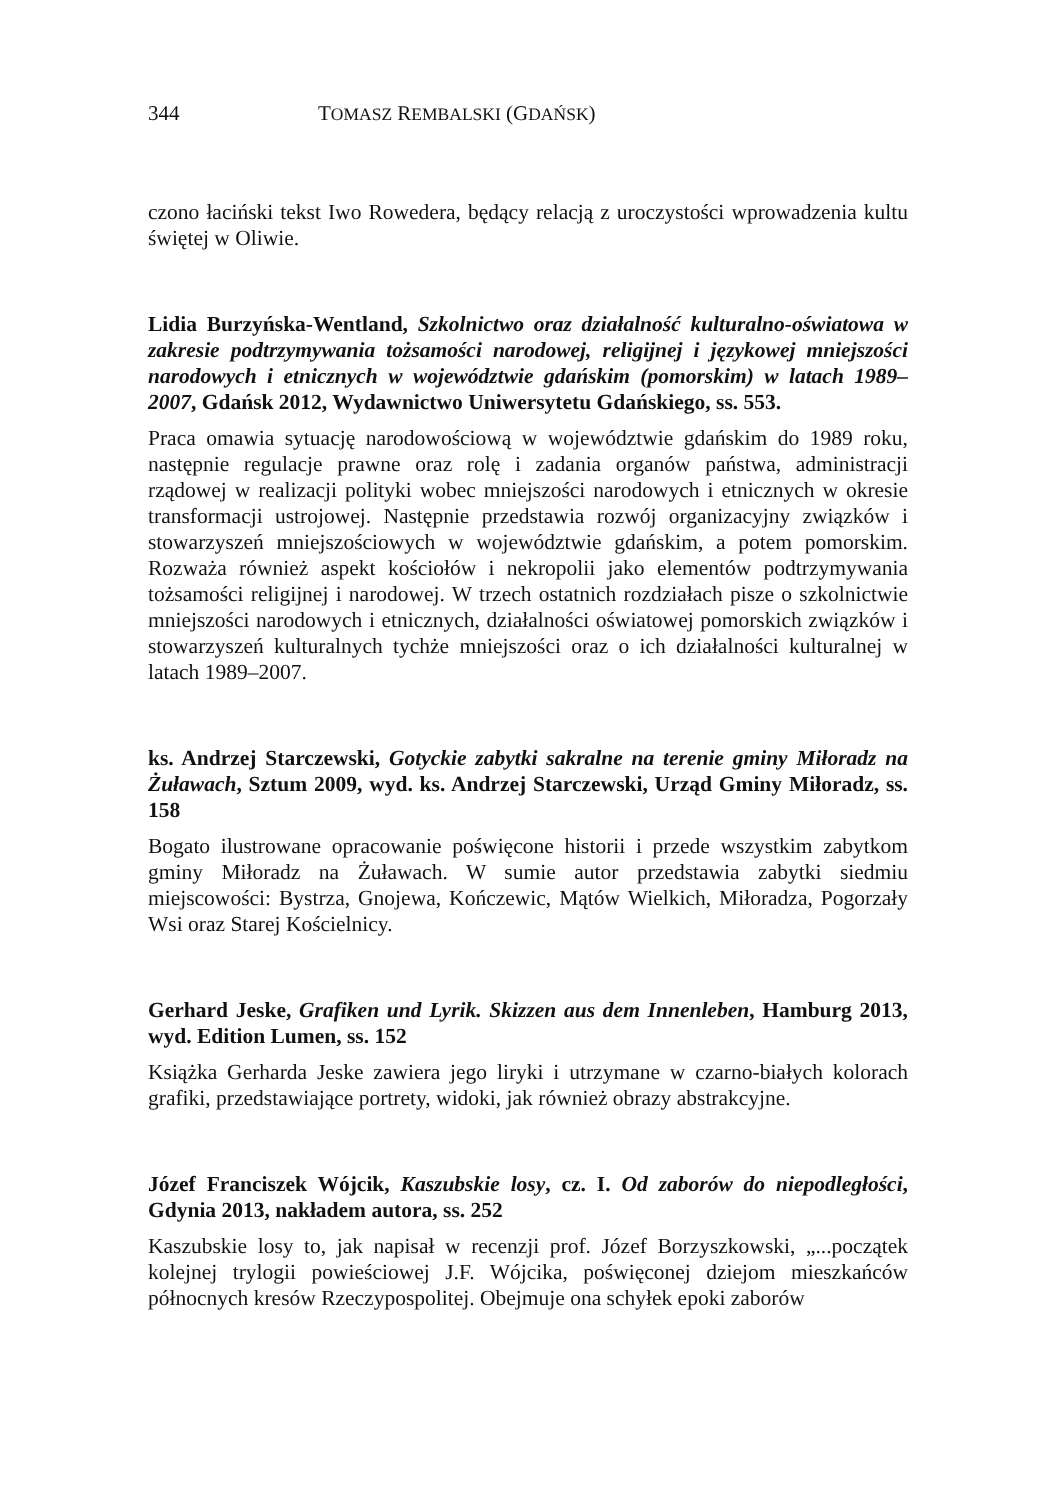344 TOMASZ REMBALSKI (GDAŃSK)
czono łaciński tekst Iwo Rowedera, będący relacją z uroczystości wprowadzenia kultu świętej w Oliwie.
Lidia Burzyńska-Wentland, Szkolnictwo oraz działalność kulturalno-oświatowa w zakresie podtrzymywania tożsamości narodowej, religijnej i językowej mniejszości narodowych i etnicznych w województwie gdańskim (pomorskim) w latach 1989–2007, Gdańsk 2012, Wydawnictwo Uniwersytetu Gdańskiego, ss. 553.
Praca omawia sytuację narodowościową w województwie gdańskim do 1989 roku, następnie regulacje prawne oraz rolę i zadania organów państwa, administracji rządowej w realizacji polityki wobec mniejszości narodowych i etnicznych w okresie transformacji ustrojowej. Następnie przedstawia rozwój organizacyjny związków i stowarzyszeń mniejszościowych w województwie gdańskim, a potem pomorskim. Rozważa również aspekt kościołów i nekropolii jako elementów podtrzymywania tożsamości religijnej i narodowej. W trzech ostatnich rozdziałach pisze o szkolnictwie mniejszości narodowych i etnicznych, działalności oświatowej pomorskich związków i stowarzyszeń kulturalnych tychże mniejszości oraz o ich działalności kulturalnej w latach 1989–2007.
ks. Andrzej Starczewski, Gotyckie zabytki sakralne na terenie gminy Miłoradz na Żuławach, Sztum 2009, wyd. ks. Andrzej Starczewski, Urząd Gminy Miłoradz, ss. 158
Bogato ilustrowane opracowanie poświęcone historii i przede wszystkim zabytkom gminy Miłoradz na Żuławach. W sumie autor przedstawia zabytki siedmiu miejscowości: Bystrza, Gnojewa, Kończewic, Mątów Wielkich, Miłoradza, Pogorzały Wsi oraz Starej Kościelnicy.
Gerhard Jeske, Grafiken und Lyrik. Skizzen aus dem Innenleben, Hamburg 2013, wyd. Edition Lumen, ss. 152
Książka Gerharda Jeske zawiera jego liryki i utrzymane w czarno-białych kolorach grafiki, przedstawiające portrety, widoki, jak również obrazy abstrakcyjne.
Józef Franciszek Wójcik, Kaszubskie losy, cz. I. Od zaborów do niepodległości, Gdynia 2013, nakładem autora, ss. 252
Kaszubskie losy to, jak napisał w recenzji prof. Józef Borzyszkowski, „...początek kolejnej trylogii powieściowej J.F. Wójcika, poświęconej dziejom mieszkańców północnych kresów Rzeczypospolitej. Obejmuje ona schyłek epoki zaborów